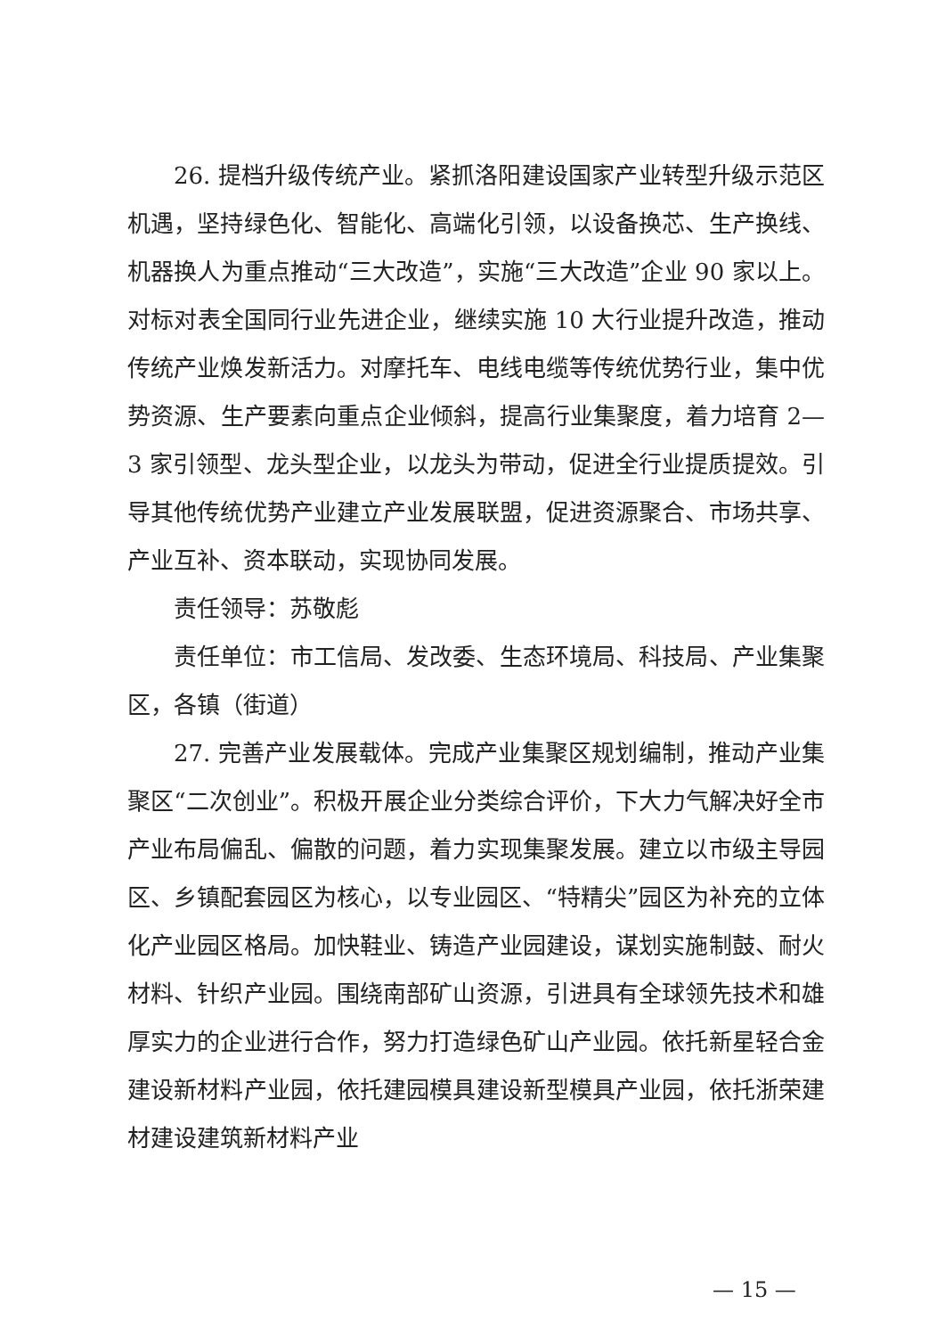26. 提档升级传统产业。紧抓洛阳建设国家产业转型升级示范区机遇，坚持绿色化、智能化、高端化引领，以设备换芯、生产换线、机器换人为重点推动“三大改造”，实施“三大改造”企业 90 家以上。对标对表全国同行业先进企业，继续实施 10 大行业提升改造，推动传统产业焕发新活力。对摩托车、电线电缆等传统优势行业，集中优势资源、生产要素向重点企业倾斜，提高行业集聚度，着力培育 2—3 家引领型、龙头型企业，以龙头为带动，促进全行业提质提效。引导其他传统优势产业建立产业发展联盟，促进资源聚合、市场共享、产业互补、资本联动，实现协同发展。
责任领导：苏敬彪
责任单位：市工信局、发改委、生态环境局、科技局、产业集聚区，各镇（街道）
27. 完善产业发展载体。完成产业集聚区规划编制，推动产业集聚区“二次创业”。积极开展企业分类综合评价，下大力气解决好全市产业布局偏乱、偏散的问题，着力实现集聚发展。建立以市级主导园区、乡镇配套园区为核心，以专业园区、“特精尖”园区为补充的立体化产业园区格局。加快鞋业、铸造产业园建设，谋划实施制鼓、耐火材料、针织产业园。围绕南部矿山资源，引进具有全球领先技术和雄厚实力的企业进行合作，努力打造绿色矿山产业园。依托新星轻合金建设新材料产业园，依托建园模具建设新型模具产业园，依托浙荣建材建设建筑新材料产业
— 15 —